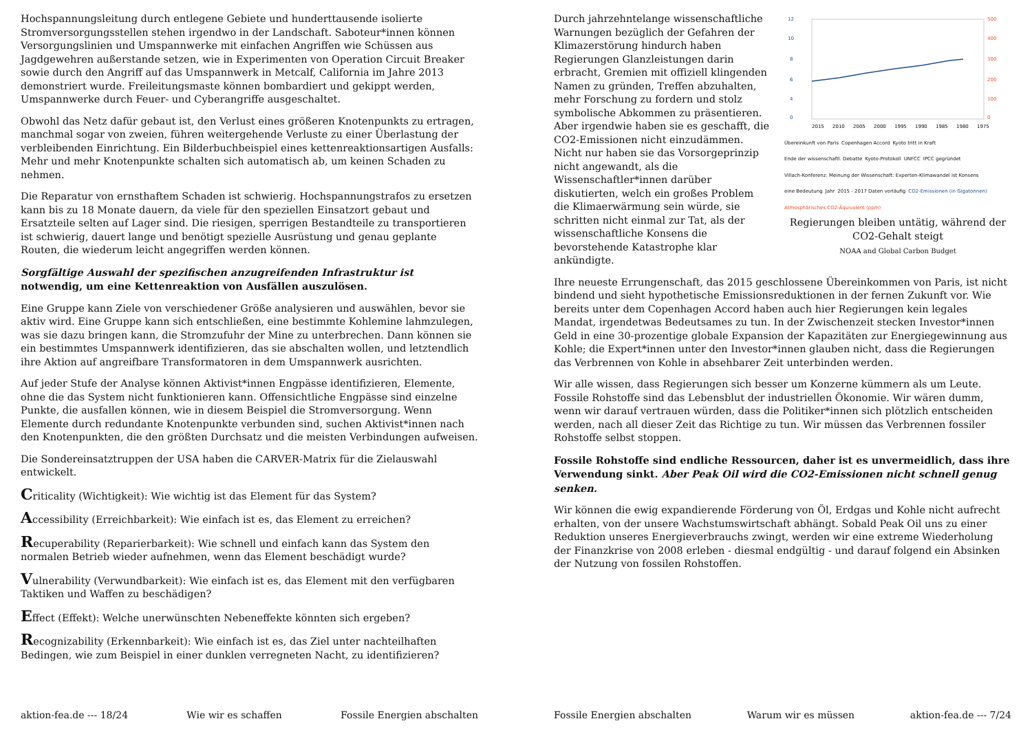Hochspannungsleitung durch entlegene Gebiete und hunderttausende isolierte Stromversorgungsstellen stehen irgendwo in der Landschaft. Saboteur*innen können Versorgungslinien und Umspannwerke mit einfachen Angriffen wie Schüssen aus Jagdgewehren außerstande setzen, wie in Experimenten von Operation Circuit Breaker sowie durch den Angriff auf das Umspannwerk in Metcalf, California im Jahre 2013 demonstriert wurde. Freileitungsmaste können bombardiert und gekippt werden, Umspannwerke durch Feuer- und Cyberangriffe ausgeschaltet.
Obwohl das Netz dafür gebaut ist, den Verlust eines größeren Knotenpunkts zu ertragen, manchmal sogar von zweien, führen weitergehende Verluste zu einer Überlastung der verbleibenden Einrichtung. Ein Bilderbuchbeispiel eines kettenreaktionsartigen Ausfalls: Mehr und mehr Knotenpunkte schalten sich automatisch ab, um keinen Schaden zu nehmen.
Die Reparatur von ernsthaftem Schaden ist schwierig. Hochspannungstrafos zu ersetzen kann bis zu 18 Monate dauern, da viele für den speziellen Einsatzort gebaut und Ersatzteile selten auf Lager sind. Die riesigen, sperrigen Bestandteile zu transportieren ist schwierig, dauert lange und benötigt spezielle Ausrüstung und genau geplante Routen, die wiederum leicht angegriffen werden können.
Sorgfältige Auswahl der spezifischen anzugreifenden Infrastruktur ist notwendig, um eine Kettenreaktion von Ausfällen auszulösen.
Eine Gruppe kann Ziele von verschiedener Größe analysieren und auswählen, bevor sie aktiv wird. Eine Gruppe kann sich entschließen, eine bestimmte Kohlemine lahmzulegen, was sie dazu bringen kann, die Stromzufuhr der Mine zu unterbrechen. Dann können sie ein bestimmtes Umspannwerk identifizieren, das sie abschalten wollen, und letztendlich ihre Aktion auf angreifbare Transformatoren in dem Umspannwerk ausrichten.
Auf jeder Stufe der Analyse können Aktivist*innen Engpässe identifizieren, Elemente, ohne die das System nicht funktionieren kann. Offensichtliche Engpässe sind einzelne Punkte, die ausfallen können, wie in diesem Beispiel die Stromversorgung. Wenn Elemente durch redundante Knotenpunkte verbunden sind, suchen Aktivist*innen nach den Knotenpunkten, die den größten Durchsatz und die meisten Verbindungen aufweisen.
Die Sondereinsatztruppen der USA haben die CARVER-Matrix für die Zielauswahl entwickelt.
Criticality (Wichtigkeit): Wie wichtig ist das Element für das System?
Accessibility (Erreichbarkeit): Wie einfach ist es, das Element zu erreichen?
Recuperability (Reparierbarkeit): Wie schnell und einfach kann das System den normalen Betrieb wieder aufnehmen, wenn das Element beschädigt wurde?
Vulnerability (Verwundbarkeit): Wie einfach ist es, das Element mit den verfügbaren Taktiken und Waffen zu beschädigen?
Effect (Effekt): Welche unerwünschten Nebeneffekte könnten sich ergeben?
Recognizability (Erkennbarkeit): Wie einfach ist es, das Ziel unter nachteilhaften Bedingen, wie zum Beispiel in einer dunklen verregneten Nacht, zu identifizieren?
aktion-fea.de --- 18/24 Wie wir es schaffen Fossile Energien abschalten
12
10
8
6
4
0
500
400
300
200
100
0
2015
2010
2005
2000
1995
1990
1985
1980
1975
Übereinkunft von Paris Copenhagen Accord Kyoto tritt in Kraft Ende der wissenschaftl. Debatte Kyoto-Protokoll UNFCC IPCC gegründet Villach-Konferenz: Meinung der Wissenschaft: Experten-Klimawandel ist Konsens eine Bedeutung Jahr 2015 - 2017 Daten vorläufig CO2-Emissionen (in Gigatonnen) Atmosphärisches CO2-Äquivalent (ppm)
Regierungen bleiben untätig, während der CO2-Gehalt steigt
NOAA and Global Carbon Budget
Durch jahrzehntelange wissenschaftliche Warnungen bezüglich der Gefahren der Klimazerstörung hindurch haben Regierungen Glanzleistungen darin erbracht, Gremien mit offiziell klingenden Namen zu gründen, Treffen abzuhalten, mehr Forschung zu fordern und stolz symbolische Abkommen zu präsentieren. Aber irgendwie haben sie es geschafft, die CO2-Emissionen nicht einzudämmen. Nicht nur haben sie das Vorsorgeprinzip nicht angewandt, als die Wissenschaftler*innen darüber diskutierten, welch ein großes Problem die Klimaerwärmung sein würde, sie schritten nicht einmal zur Tat, als der wissenschaftliche Konsens die bevorstehende Katastrophe klar ankündigte.
Ihre neueste Errungenschaft, das 2015 geschlossene Übereinkommen von Paris, ist nicht bindend und sieht hypothetische Emissionsreduktionen in der fernen Zukunft vor. Wie bereits unter dem Copenhagen Accord haben auch hier Regierungen kein legales Mandat, irgendetwas Bedeutsames zu tun. In der Zwischenzeit stecken Investor*innen Geld in eine 30-prozentige globale Expansion der Kapazitäten zur Energiegewinnung aus Kohle; die Expert*innen unter den Investor*innen glauben nicht, dass die Regierungen das Verbrennen von Kohle in absehbarer Zeit unterbinden werden.
Wir alle wissen, dass Regierungen sich besser um Konzerne kümmern als um Leute. Fossile Rohstoffe sind das Lebensblut der industriellen Ökonomie. Wir wären dumm, wenn wir darauf vertrauen würden, dass die Politiker*innen sich plötzlich entscheiden werden, nach all dieser Zeit das Richtige zu tun. Wir müssen das Verbrennen fossiler Rohstoffe selbst stoppen.
Fossile Rohstoffe sind endliche Ressourcen, daher ist es unvermeidlich, dass ihre Verwendung sinkt. Aber Peak Oil wird die CO2-Emissionen nicht schnell genug senken.
Wir können die ewig expandierende Förderung von Öl, Erdgas und Kohle nicht aufrecht erhalten, von der unsere Wachstumswirtschaft abhängt. Sobald Peak Oil uns zu einer Reduktion unseres Energieverbrauchs zwingt, werden wir eine extreme Wiederholung der Finanzkrise von 2008 erleben - diesmal endgültig - und darauf folgend ein Absinken der Nutzung von fossilen Rohstoffen.
Fossile Energien abschalten Warum wir es müssen aktion-fea.de --- 7/24